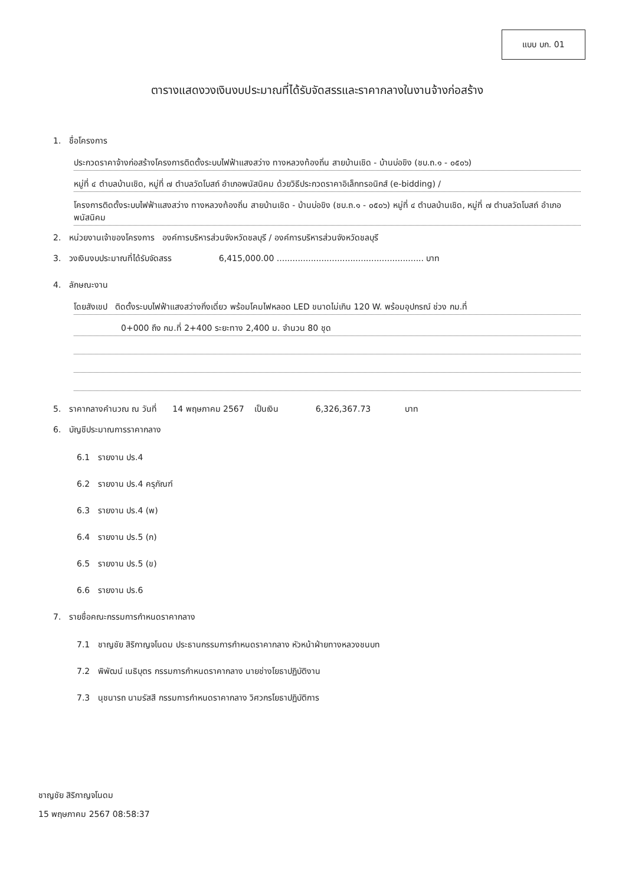แบบ บก. 01
ตารางแสดงวงเงินงบประมาณที่ได้รับจัดสรรและราคากลางในงานจ้างก่อสร้าง
1. ชื่อโครงการ
ประกวดราคาจ้างก่อสร้างโครงการติดตั้งระบบไฟฟ้าแสงสว่าง ทางหลวงท้องถิ่น สายบ้านเชิด - บ้านบ่อขิง (ชบ.ถ.๑ - ๐๕๐๖)
หมู่ที่ ๔ ตำบลบ้านเชิด, หมู่ที่ ๗ ตำบลวัดโบสถ์ อำเภอพนัสนิคม ด้วยวิธีประกวดราคาอิเล็กทรอนิกส์ (e-bidding) /
โครงการติดตั้งระบบไฟฟ้าแสงสว่าง ทางหลวงท้องถิ่น สายบ้านเชิด - บ้านบ่อขิง (ชบ.ถ.๑ - ๐๕๐๖) หมู่ที่ ๔ ตำบลบ้านเชิด, หมู่ที่ ๗ ตำบลวัดโบสถ์ อำเภอพนัสนิคม
2. หน่วยงานเจ้าของโครงการ องค์การบริหารส่วนจังหวัดชลบุรี / องค์การบริหารส่วนจังหวัดชลบุรี
3. วงเงินงบประมาณที่ได้รับจัดสรร 6,415,000.00 ........................................................ บาท
4. ลักษณะงาน
โดยสังเขป ติดตั้งระบบไฟฟ้าแสงสว่างกิ่งเดี่ยว พร้อมโคมไฟหลอด LED ขนาดไม่เกิน 120 W. พร้อมอุปกรณ์ ช่วง กม.ที่
0+000 ถึง กม.ที่ 2+400 ระยะทาง 2,400 ม. จำนวน 80 ชุด
5. ราคากลางคำนวณ ณ วันที่ 14 พฤษภาคม 2567 เป็นเงิน 6,326,367.73 บาท
6. บัญชีประมาณการราคากลาง
6.1 รายงาน ปร.4
6.2 รายงาน ปร.4 ครุภัณฑ์
6.3 รายงาน ปร.4 (พ)
6.4 รายงาน ปร.5 (ก)
6.5 รายงาน ปร.5 (ข)
6.6 รายงาน ปร.6
7. รายชื่อคณะกรรมการกำหนดราคากลาง
7.1 ชาญชัย สิริกาญจโนดม ประธานกรรมการกำหนดราคากลาง หัวหน้าฝ่ายทางหลวงชนบท
7.2 พิพัฒน์ เนธิบุตร กรรมการกำหนดราคากลาง นายช่างโยธาปฏิบัติงาน
7.3 นุชนารถ นามรัสสี กรรมการกำหนดราคากลาง วิศวกรโยธาปฏิบัติการ
ชาญชัย สิริกาญจโนดม
15 พฤษภาคม 2567 08:58:37